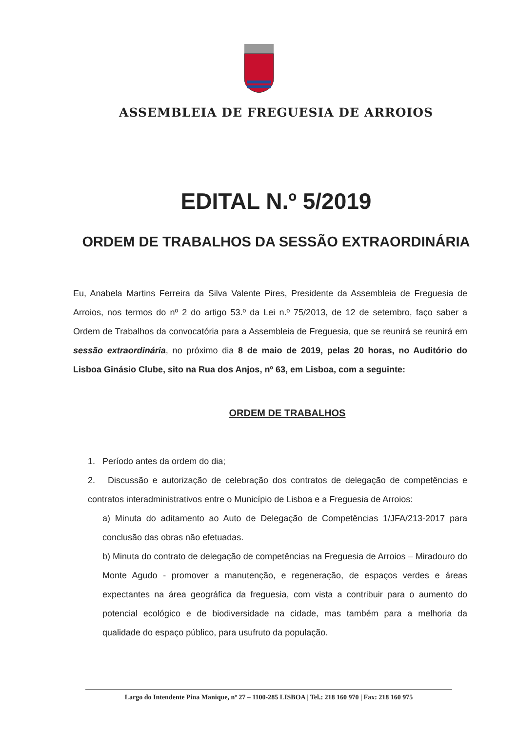ASSEMBLEIA DE FREGUESIA DE ARROIOS
EDITAL N.º 5/2019
ORDEM DE TRABALHOS DA SESSÃO EXTRAORDINÁRIA
Eu, Anabela Martins Ferreira da Silva Valente Pires, Presidente da Assembleia de Freguesia de Arroios, nos termos do nº 2 do artigo 53.º da Lei n.º 75/2013, de 12 de setembro, faço saber a Ordem de Trabalhos da convocatória para a Assembleia de Freguesia, que se reunirá se reunirá em sessão extraordinária, no próximo dia 8 de maio de 2019, pelas 20 horas, no Auditório do Lisboa Ginásio Clube, sito na Rua dos Anjos, nº 63, em Lisboa, com a seguinte:
ORDEM DE TRABALHOS
1. Período antes da ordem do dia;
2. Discussão e autorização de celebração dos contratos de delegação de competências e contratos interadministrativos entre o Município de Lisboa e a Freguesia de Arroios:
a) Minuta do aditamento ao Auto de Delegação de Competências 1/JFA/213-2017 para conclusão das obras não efetuadas.
b) Minuta do contrato de delegação de competências na Freguesia de Arroios – Miradouro do Monte Agudo - promover a manutenção, e regeneração, de espaços verdes e áreas expectantes na área geográfica da freguesia, com vista a contribuir para o aumento do potencial ecológico e de biodiversidade na cidade, mas também para a melhoria da qualidade do espaço público, para usufruto da população.
Largo do Intendente Pina Manique, nº 27 – 1100-285 LISBOA | Tel.: 218 160 970 | Fax: 218 160 975